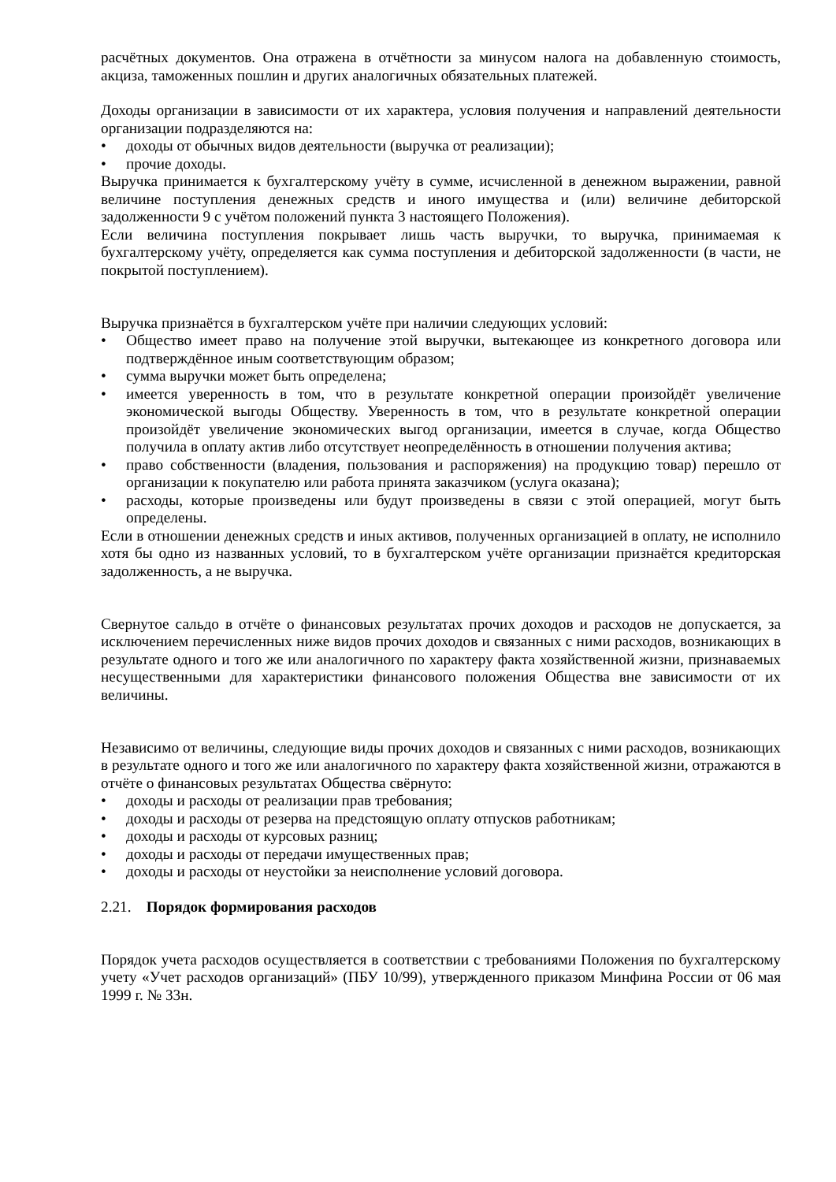расчётных документов. Она отражена в отчётности за минусом налога на добавленную стоимость, акциза, таможенных пошлин и других аналогичных обязательных платежей.
Доходы организации в зависимости от их характера, условия получения и направлений деятельности организации подразделяются на:
• доходы от обычных видов деятельности (выручка от реализации);
• прочие доходы.
Выручка принимается к бухгалтерскому учёту в сумме, исчисленной в денежном выражении, равной величине поступления денежных средств и иного имущества и (или) величине дебиторской задолженности 9 с учётом положений пункта 3 настоящего Положения).
Если величина поступления покрывает лишь часть выручки, то выручка, принимаемая к бухгалтерскому учёту, определяется как сумма поступления и дебиторской задолженности (в части, не покрытой поступлением).
Выручка признаётся в бухгалтерском учёте при наличии следующих условий:
• Общество имеет право на получение этой выручки, вытекающее из конкретного договора или подтверждённое иным соответствующим образом;
• сумма выручки может быть определена;
• имеется уверенность в том, что в результате конкретной операции произойдёт увеличение экономической выгоды Обществу. Уверенность в том, что в результате конкретной операции произойдёт увеличение экономических выгод организации, имеется в случае, когда Общество получила в оплату актив либо отсутствует неопределённость в отношении получения актива;
• право собственности (владения, пользования и распоряжения) на продукцию товар) перешло от организации к покупателю или работа принята заказчиком (услуга оказана);
• расходы, которые произведены или будут произведены в связи с этой операцией, могут быть определены.
Если в отношении денежных средств и иных активов, полученных организацией в оплату, не исполнило хотя бы одно из названных условий, то в бухгалтерском учёте организации признаётся кредиторская задолженность, а не выручка.
Свернутое сальдо в отчёте о финансовых результатах прочих доходов и расходов не допускается, за исключением перечисленных ниже видов прочих доходов и связанных с ними расходов, возникающих в результате одного и того же или аналогичного по характеру факта хозяйственной жизни, признаваемых несущественными для характеристики финансового положения Общества вне зависимости от их величины.
Независимо от величины, следующие виды прочих доходов и связанных с ними расходов, возникающих в результате одного и того же или аналогичного по характеру факта хозяйственной жизни, отражаются в отчёте о финансовых результатах Общества свёрнуто:
• доходы и расходы от реализации прав требования;
• доходы и расходы от резерва на предстоящую оплату отпусков работникам;
• доходы и расходы от курсовых разниц;
• доходы и расходы от передачи имущественных прав;
• доходы и расходы от неустойки за неисполнение условий договора.
2.21. Порядок формирования расходов
Порядок учета расходов осуществляется в соответствии с требованиями Положения по бухгалтерскому учету «Учет расходов организаций» (ПБУ 10/99), утвержденного приказом Минфина России от 06 мая 1999 г. № 33н.